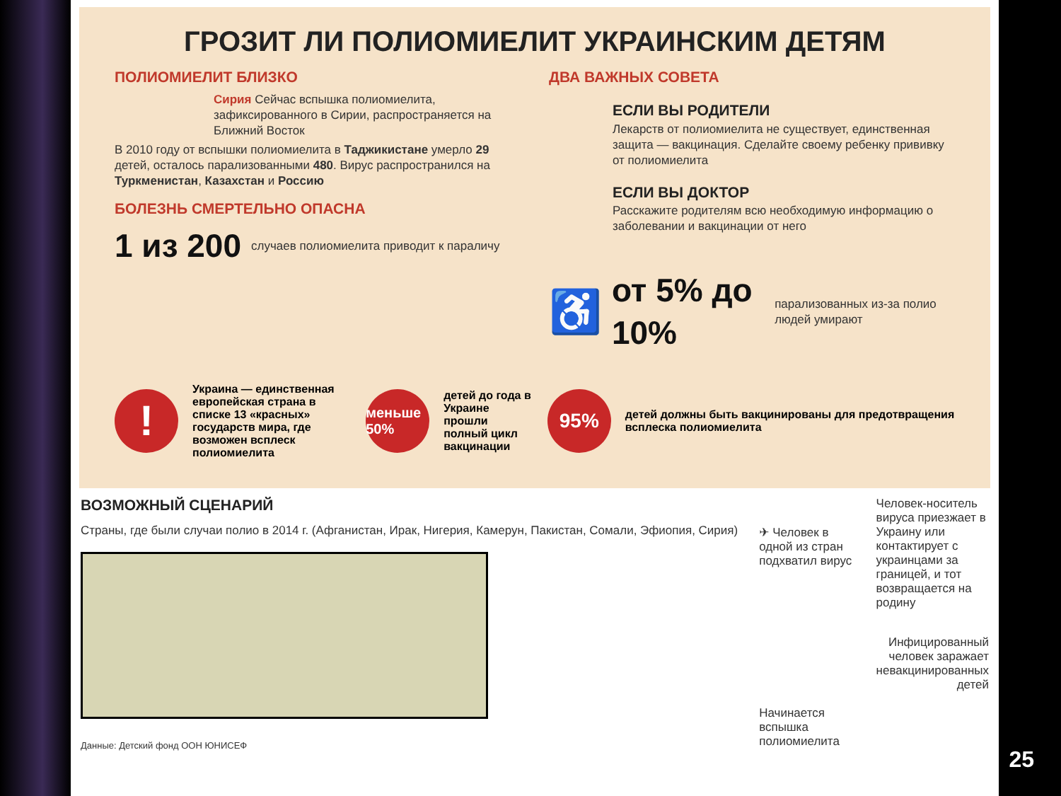ГРОЗИТ ЛИ ПОЛИОМИЕЛИТ УКРАИНСКИМ ДЕТЯМ
ПОЛИОМИЕЛИТ БЛИЗКО
Сирия Сейчас вспышка полиомиелита, зафиксированного в Сирии, распространяется на Ближний Восток
В 2010 году от вспышки полиомиелита в Таджикистане умерло 29 детей, осталось парализованными 480. Вирус распространился на Туркменистан, Казахстан и Россию
БОЛЕЗНЬ СМЕРТЕЛЬНО ОПАСНА
1 из 200 случаев полиомиелита приводит к параличу
ДВА ВАЖНЫХ СОВЕТА
ЕСЛИ ВЫ РОДИТЕЛИ
Лекарств от полиомиелита не существует, единственная защита — вакцинация. Сделайте своему ребенку прививку от полиомиелита
ЕСЛИ ВЫ ДОКТОР
Расскажите родителям всю необходимую информацию о заболевании и вакцинации от него
♿ от 5% до 10% парализованных из-за полио людей умирают
!
Украина — единственная европейская страна в списке 13 «красных» государств мира, где возможен всплеск полиомиелита
меньше 50%
детей до года в Украине прошли полный цикл вакцинации
95%
детей должны быть вакцинированы для предотвращения всплеска полиомиелита
ВОЗМОЖНЫЙ СЦЕНАРИЙ
Страны, где были случаи полио в 2014 г. (Афганистан, Ирак, Нигерия, Камерун, Пакистан, Сомали, Эфиопия, Сирия)
Данные: Детский фонд ООН ЮНИСЕФ
✈ Человек в одной из стран подхватил вирус
Человек-носитель вируса приезжает в Украину или контактирует с украинцами за границей, и тот возвращается на родину
Начинается вспышка полиомиелита
Инфицированный человек заражает невакцинированных детей
25